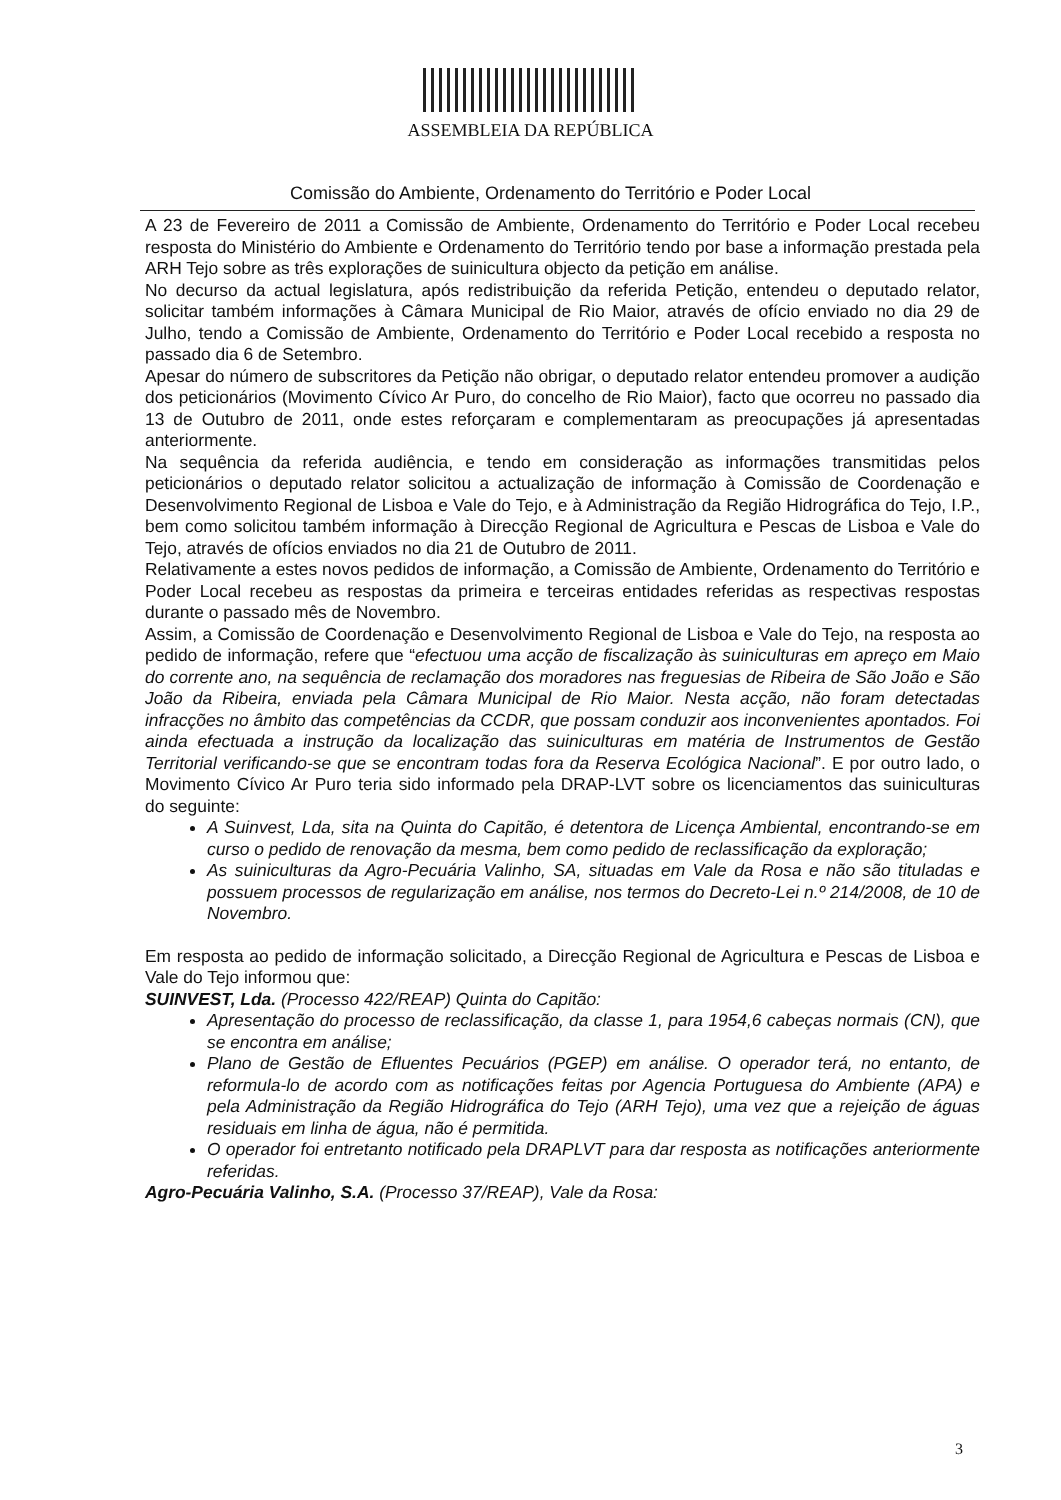ASSEMBLEIA DA REPÚBLICA
Comissão do Ambiente, Ordenamento do Território e Poder Local
A 23 de Fevereiro de 2011 a Comissão de Ambiente, Ordenamento do Território e Poder Local recebeu resposta do Ministério do Ambiente e Ordenamento do Território tendo por base a informação prestada pela ARH Tejo sobre as três explorações de suinicultura objecto da petição em análise.
No decurso da actual legislatura, após redistribuição da referida Petição, entendeu o deputado relator, solicitar também informações à Câmara Municipal de Rio Maior, através de ofício enviado no dia 29 de Julho, tendo a Comissão de Ambiente, Ordenamento do Território e Poder Local recebido a resposta no passado dia 6 de Setembro.
Apesar do número de subscritores da Petição não obrigar, o deputado relator entendeu promover a audição dos peticionários (Movimento Cívico Ar Puro, do concelho de Rio Maior), facto que ocorreu no passado dia 13 de Outubro de 2011, onde estes reforçaram e complementaram as preocupações já apresentadas anteriormente.
Na sequência da referida audiência, e tendo em consideração as informações transmitidas pelos peticionários o deputado relator solicitou a actualização de informação à Comissão de Coordenação e Desenvolvimento Regional de Lisboa e Vale do Tejo, e à Administração da Região Hidrográfica do Tejo, I.P., bem como solicitou também informação à Direcção Regional de Agricultura e Pescas de Lisboa e Vale do Tejo, através de ofícios enviados no dia 21 de Outubro de 2011.
Relativamente a estes novos pedidos de informação, a Comissão de Ambiente, Ordenamento do Território e Poder Local recebeu as respostas da primeira e terceiras entidades referidas as respectivas respostas durante o passado mês de Novembro.
Assim, a Comissão de Coordenação e Desenvolvimento Regional de Lisboa e Vale do Tejo, na resposta ao pedido de informação, refere que “efectuou uma acção de fiscalização às suiniculturas em apreço em Maio do corrente ano, na sequência de reclamação dos moradores nas freguesias de Ribeira de São João e São João da Ribeira, enviada pela Câmara Municipal de Rio Maior. Nesta acção, não foram detectadas infracções no âmbito das competências da CCDR, que possam conduzir aos inconvenientes apontados. Foi ainda efectuada a instrução da localização das suiniculturas em matéria de Instrumentos de Gestão Territorial verificando-se que se encontram todas fora da Reserva Ecológica Nacional”. E por outro lado, o Movimento Cívico Ar Puro teria sido informado pela DRAP-LVT sobre os licenciamentos das suiniculturas do seguinte:
A Suinvest, Lda, sita na Quinta do Capitão, é detentora de Licença Ambiental, encontrando-se em curso o pedido de renovação da mesma, bem como pedido de reclassificação da exploração;
As suiniculturas da Agro-Pecuária Valinho, SA, situadas em Vale da Rosa e não são tituladas e possuem processos de regularização em análise, nos termos do Decreto-Lei n.º 214/2008, de 10 de Novembro.
Em resposta ao pedido de informação solicitado, a Direcção Regional de Agricultura e Pescas de Lisboa e Vale do Tejo informou que:
SUINVEST, Lda. (Processo 422/REAP) Quinta do Capitão:
Apresentação do processo de reclassificação, da classe 1, para 1954,6 cabeças normais (CN), que se encontra em análise;
Plano de Gestão de Efluentes Pecuários (PGEP) em análise. O operador terá, no entanto, de reformula-lo de acordo com as notificações feitas por Agencia Portuguesa do Ambiente (APA) e pela Administração da Região Hidrográfica do Tejo (ARH Tejo), uma vez que a rejeição de águas residuais em linha de água, não é permitida.
O operador foi entretanto notificado pela DRAPLVT para dar resposta as notificações anteriormente referidas.
Agro-Pecuária Valinho, S.A. (Processo 37/REAP), Vale da Rosa:
3